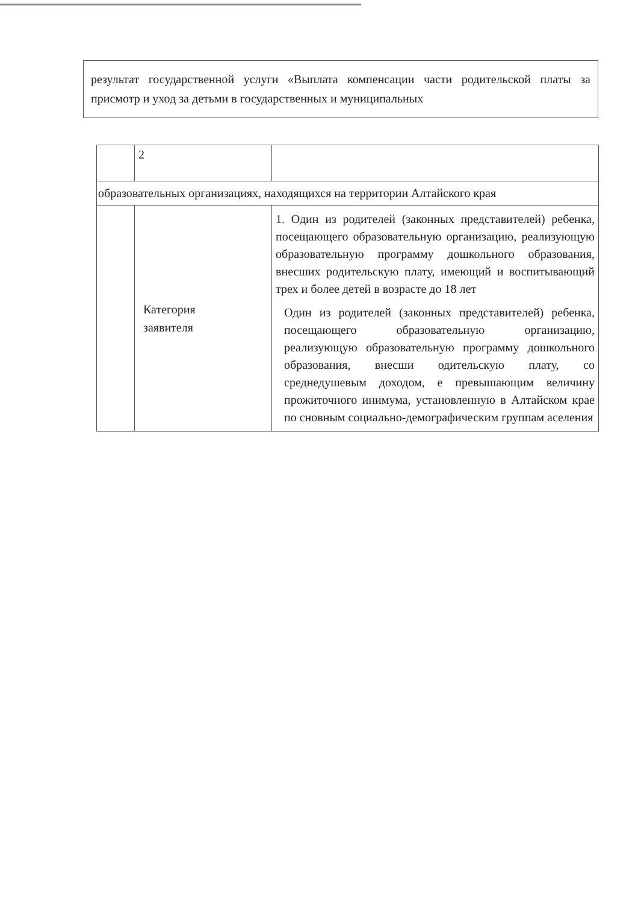результат государственной услуги «Выплата компенсации части родительской платы за присмотр и уход за детьми в государственных и муниципальных
| | 2 | |
| образовательных организациях, находящихся на территории Алтайского края | | |
| | Категория заявителя | 1. Один из родителей (законных представителей) ребенка, посещающего образовательную организацию, реализующую образовательную программу дошкольного образования, внесших родительскую плату, имеющий и воспитывающий трех и более детей в возрасте до 18 лет Один из родителей (законных представителей) ребенка, посещающего образовательную организацию, реализующую образовательную программу дошкольного образования, внесши одительскую плату, со среднедушевым доходом, е превышающим величину прожиточного инимума, установленную в Алтайском крае по сновным социально-демографическим группам аселения |